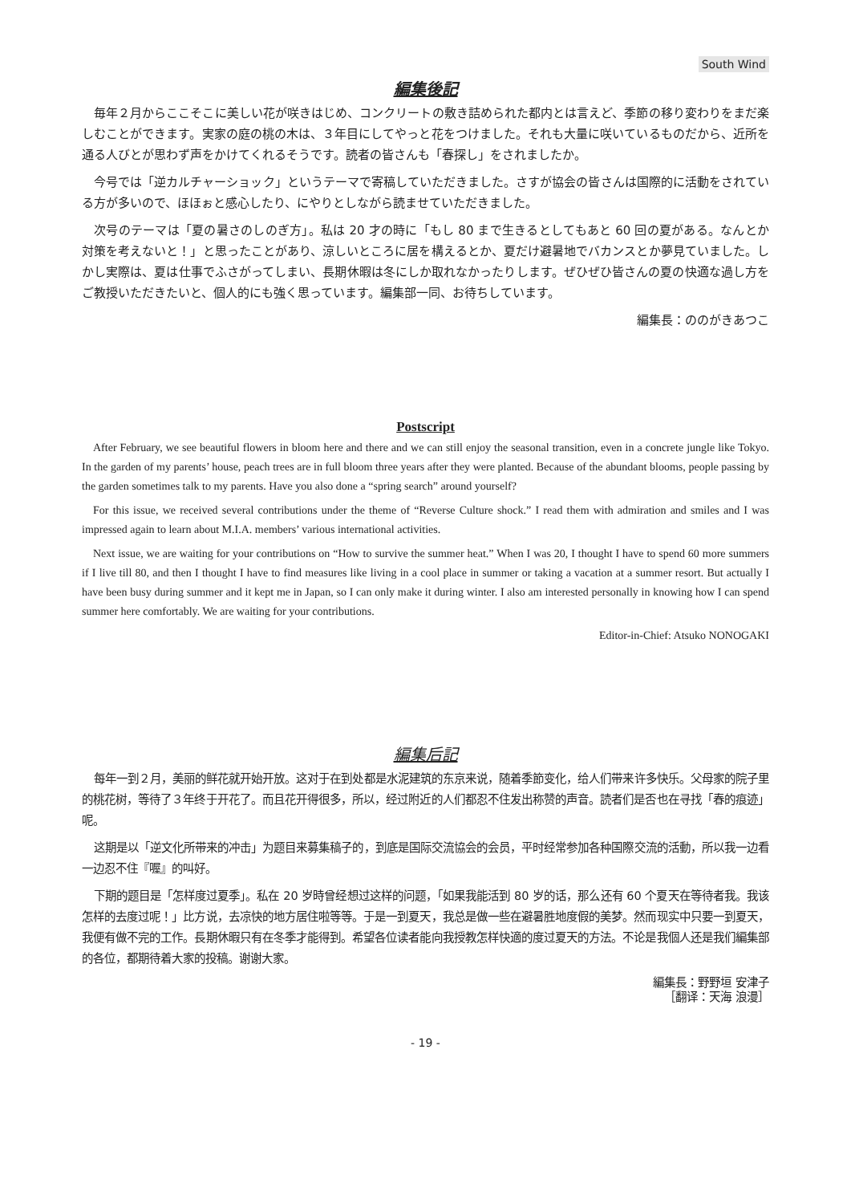South Wind
編集後記
毎年２月からここそこに美しい花が咲きはじめ、コンクリートの敷き詰められた都内とは言えど、季節の移り変わりをまだ楽しむことができます。実家の庭の桃の木は、３年目にしてやっと花をつけました。それも大量に咲いているものだから、近所を通る人びとが思わず声をかけてくれるそうです。読者の皆さんも「春探し」をされましたか。
今号では「逆カルチャーショック」というテーマで寄稿していただきました。さすが協会の皆さんは国際的に活動をされている方が多いので、ほほぉと感心したり、にやりとしながら読ませていただきました。
次号のテーマは「夏の暑さのしのぎ方」。私は 20 才の時に「もし 80 まで生きるとしてもあと 60 回の夏がある。なんとか対策を考えないと！」と思ったことがあり、涼しいところに居を構えるとか、夏だけ避暑地でバカンスとか夢見ていました。しかし実際は、夏は仕事でふさがってしまい、長期休暇は冬にしか取れなかったりします。ぜひぜひ皆さんの夏の快適な過し方をご教授いただきたいと、個人的にも強く思っています。編集部一同、お待ちしています。
編集長：ののがきあつこ
Postscript
After February, we see beautiful flowers in bloom here and there and we can still enjoy the seasonal transition, even in a concrete jungle like Tokyo. In the garden of my parents’ house, peach trees are in full bloom three years after they were planted. Because of the abundant blooms, people passing by the garden sometimes talk to my parents. Have you also done a “spring search” around yourself?
For this issue, we received several contributions under the theme of “Reverse Culture shock.” I read them with admiration and smiles and I was impressed again to learn about M.I.A. members’ various international activities.
Next issue, we are waiting for your contributions on “How to survive the summer heat.” When I was 20, I thought I have to spend 60 more summers if I live till 80, and then I thought I have to find measures like living in a cool place in summer or taking a vacation at a summer resort. But actually I have been busy during summer and it kept me in Japan, so I can only make it during winter. I also am interested personally in knowing how I can spend summer here comfortably. We are waiting for your contributions.
Editor-in-Chief: Atsuko NONOGAKI
編集后記
每年一到２月，美丽的鲜花就开始开放。这对于在到处都是水泥建筑的东京来说，随着季節变化，给人们带来许多快乐。父母家的院子里的桃花树，等待了３年终于开花了。而且花开得很多，所以，经过附近的人们都忍不住发出称赞的声音。読者们是否也在寻找「春的痕迹」呢。
这期是以「逆文化所带来的冲击」为题目来募集稿子的，到底是国际交流協会的会员，平时经常参加各种国際交流的活動，所以我一边看一边忍不住『喔』的叫好。
下期的题目是「怎样度过夏季」。私在 20 岁時曾经想过这样的问题，「如果我能活到 80 岁的话，那么还有 60 个夏天在等待者我。我该怎样的去度过呢！」比方说，去凉快的地方居住啦等等。于是一到夏天，我总是做一些在避暑胜地度假的美梦。然而现实中只要一到夏天，我便有做不完的工作。長期休暇只有在冬季才能得到。希望各位读者能向我授教怎样快適的度过夏天的方法。不论是我個人还是我们編集部的各位，都期待着大家的投稿。谢谢大家。
編集長：野野垣 安津子
［翻译：天海 浪漫］
- 19 -